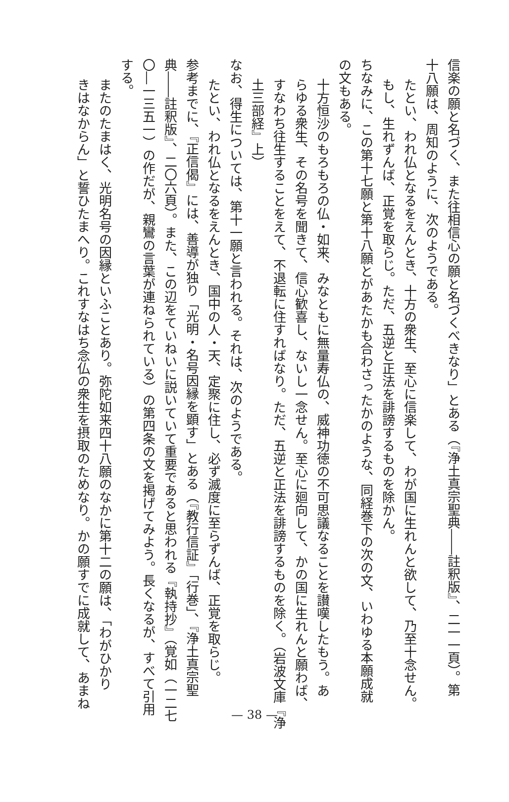信楽の願と名づく、また往相信心の願と名づくべきなり」とある（『浄土真宗聖典――註釈版』、二一一頁）。第
十八願は、周知のように、次のようである。
たとい、われ仏となるをえんとき、十方の衆生、至心に信楽して、わが国に生れんと欲して、乃至十念せん。
もし、生れずんば、正覚を取らじ。ただ、五逆と正法を誹謗するものを除かん。
ちなみに、この第十七願と第十八願とがあたかも合わさったかのような、同経巻下の次の文、いわゆる本願成就
の文もある。
十方恒沙のもろもろの仏・如来、みなともに無量寿仏の、威神功徳の不可思議なることを讃嘆したもう。あ
らゆる衆生、その名号を聞きて、信心歓喜し、ないし一念せん。至心に廻向して、かの国に生れんと願わば、
すなわち往生することをえて、不退転に住すればなり。ただ、五逆と正法を誹謗するものを除く。（岩波文庫『浄
土三部経』上）
なお、得生については、第十一願と言われる。それは、次のようである。
たとい、われ仏となるをえんとき、国中の人・天、定聚に住し、必ず滅度に至らずんば、正覚を取らじ。
参考までに、『正信偈』には、善導が独り「光明・名号因縁を顕す」とある（『教行信証』「行巻」、『浄土真宗聖
典――註釈版』、二〇六頁）。また、この辺をていねいに説いていて重要であると思われる『執持抄』（覚如（一二七
〇―一三五一）の作だが、親鸞の言葉が連ねられている）の第四条の文を掲げてみよう。長くなるが、すべて引用
する。
またのたまはく、光明名号の因縁といふことあり。弥陀如来四十八願のなかに第十二の願は、「わがひかり
きはなからん」と誓ひたまへり。これすなはち念仏の衆生を摂取のためなり。かの願すでに成就して、あまね
— 38 —